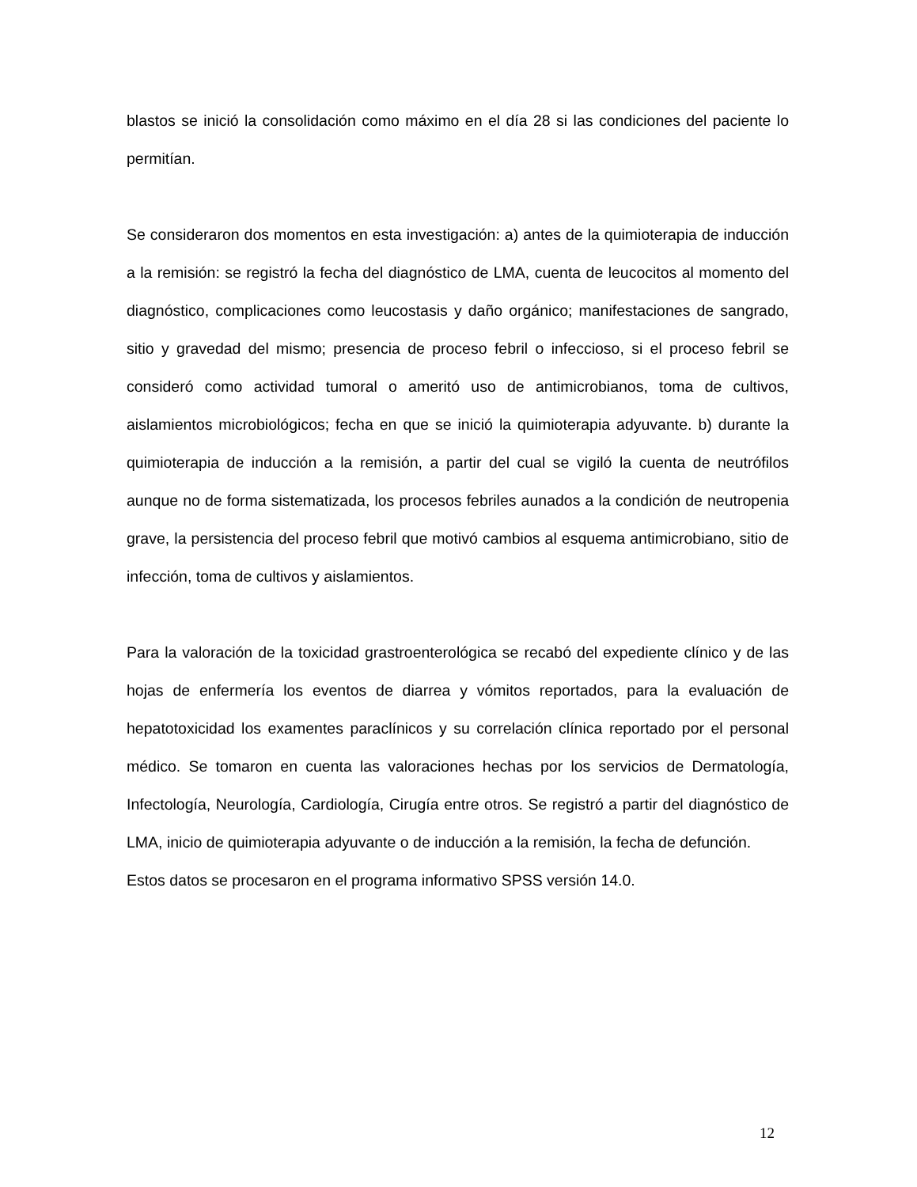blastos se inició la consolidación como máximo en el día 28 si las condiciones del paciente lo permitían.
Se consideraron dos momentos en esta investigación: a) antes de la quimioterapia de inducción a la remisión: se registró la fecha del diagnóstico de LMA, cuenta de leucocitos al momento del diagnóstico, complicaciones como leucostasis y daño orgánico; manifestaciones de sangrado, sitio y gravedad del mismo; presencia de proceso febril o infeccioso, si el proceso febril se consideró como actividad tumoral o ameritó uso de antimicrobianos, toma de cultivos, aislamientos microbiológicos; fecha en que se inició la quimioterapia adyuvante. b) durante la quimioterapia de inducción a la remisión, a partir del cual se vigiló la cuenta de neutrófilos aunque no de forma sistematizada, los procesos febriles aunados a la condición de neutropenia grave, la persistencia del proceso febril que motivó cambios al esquema antimicrobiano, sitio de infección, toma de cultivos y aislamientos.
Para la valoración de la toxicidad grastroenterológica se recabó del expediente clínico y de las hojas de enfermería los eventos de diarrea y vómitos reportados, para la evaluación de hepatotoxicidad los examentes paraclínicos y su correlación clínica reportado por el personal médico. Se tomaron en cuenta las valoraciones hechas por los servicios de Dermatología, Infectología, Neurología, Cardiología, Cirugía entre otros. Se registró a partir del diagnóstico de LMA, inicio de quimioterapia adyuvante o de inducción a la remisión, la fecha de defunción.
Estos datos se procesaron en el programa informativo SPSS versión 14.0.
12